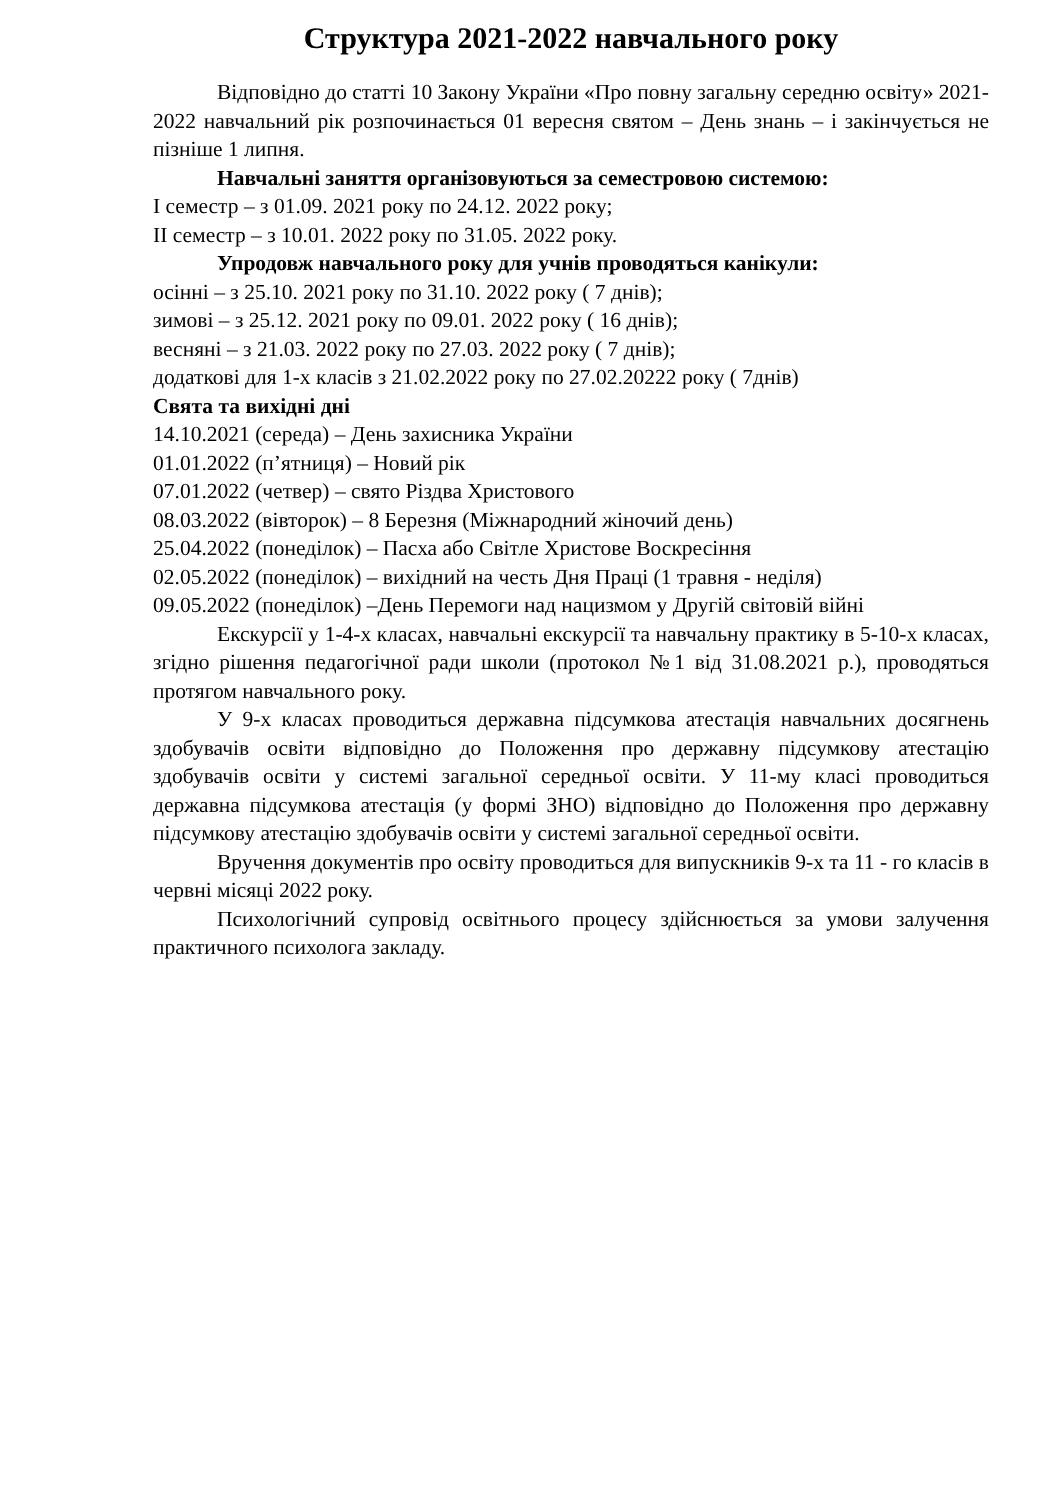Структура 2021-2022 навчального року
Відповідно до статті 10 Закону України «Про повну загальну середню освіту» 2021-2022 навчальний рік розпочинається 01 вересня святом – День знань – і закінчується не пізніше 1 липня.
Навчальні заняття організовуються за семестровою системою:
I семестр – з 01.09. 2021 року по 24.12. 2022 року;
II семестр – з 10.01. 2022 року по 31.05. 2022 року.
Упродовж навчального року для учнів проводяться канікули:
осінні – з 25.10. 2021 року по 31.10. 2022 року ( 7 днів);
зимові – з 25.12. 2021 року по 09.01. 2022 року ( 16 днів);
весняні – з 21.03. 2022 року по 27.03. 2022 року ( 7 днів);
додаткові для 1-х класів з 21.02.2022 року по 27.02.20222 року ( 7днів)
Свята та вихідні дні
14.10.2021 (середа) – День захисника України
01.01.2022 (п’ятниця) – Новий рік
07.01.2022 (четвер) – свято Різдва Христового
08.03.2022 (вівторок) – 8 Березня (Міжнародний жіночий день)
25.04.2022 (понеділок) – Пасха або Світле Христове Воскресіння
02.05.2022 (понеділок) – вихідний на честь Дня Праці (1 травня - неділя)
09.05.2022 (понеділок) –День Перемоги над нацизмом у Другій світовій війні
Екскурсії у 1-4-х класах, навчальні екскурсії та навчальну практику в 5-10-х класах, згідно рішення педагогічної ради школи (протокол №1 від 31.08.2021 р.), проводяться протягом навчального року.
У 9-х класах проводиться державна підсумкова атестація навчальних досягнень здобувачів освіти відповідно до Положення про державну підсумкову атестацію здобувачів освіти у системі загальної середньої освіти. У 11-му класі проводиться державна підсумкова атестація (у формі ЗНО) відповідно до Положення про державну підсумкову атестацію здобувачів освіти у системі загальної середньої освіти.
Вручення документів про освіту проводиться для випускників 9-х та 11 - го класів в червні місяці 2022 року.
Психологічний супровід освітнього процесу здійснюється за умови залучення практичного психолога закладу.